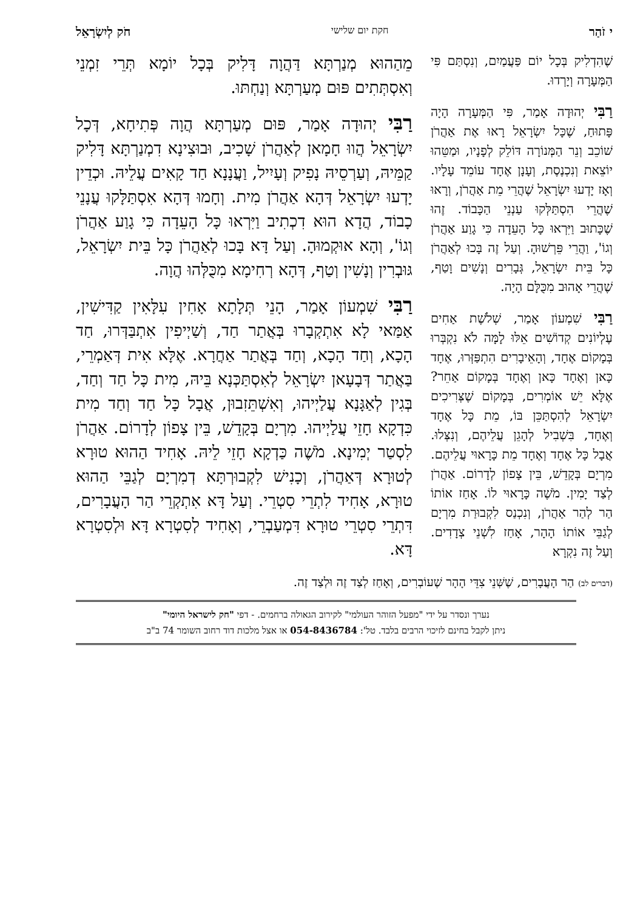י זֹהַר חקת יום שלישי חֹק לְיִשְׂרָאֵל
שֶׁהִדְלִיק בְּכָל יוֹם פַּעֲמַיִם, וְנִסְתַּם פִּי הַמְּעָרָה וְיָרְדוּ.
רַבִּי יְהוּדָה אָמַר, פִּי הַמְּעָרָה הָיָה פָּתוּחַ, שֶׁכָּל יִשְׂרָאֵל רָאוּ אֶת אַהֲרֹן שׁוֹכֵב וְנֵר הַמְּנוֹרָה דּוֹלֵק לְפָנָיו, וּמַטֵּהוּ יוֹצֵאת וְנִכְנֶסֶת, וְעָנָן אֶחָד עוֹמֵד עָלָיו. וְאָז יָדְעוּ יִשְׂרָאֵל שֶׁהֲרֵי מֵת אַהֲרֹן, וְרָאוּ שֶׁהֲרֵי הִסְתַּלְּקוּ עַנְנֵי הַכָּבוֹד. זֶהוּ שֶׁכָּתוּב וַיִּרְאוּ כָּל הָעֵדָה כִּי גָוַע אַהֲרֹן וְגוֹ', וַהֲרֵי פֵּרְשׁוּהָ. וְעַל זֶה בָּכוּ לְאַהֲרֹן כָּל בֵּית יִשְׂרָאֵל, גְּבָרִים וְנָשִׁים וָטַף, שֶׁהֲרֵי אָהוּב מִכֻּלָּם הָיָה.
רַבִּי שִׁמְעוֹן אָמַר, שְׁלֹשֶׁת אַחִים עֶלְיוֹנִים קְדוֹשִׁים אֵלּוּ לָמָּה לֹא נִקְבְּרוּ בְּמָקוֹם אֶחָד, וְהָאֵיבָרִים הִתְפַּזְּרוּ, אֶחָד כָּאן וְאֶחָד כָּאן וְאֶחָד בְּמָקוֹם אַחֵר? אֶלָּא יֵשׁ אוֹמְרִים, בְּמָקוֹם שֶׁצְּרִיכִים יִשְׂרָאֵל לְהִסְתַּכֵּן בּוֹ, מֵת כָּל אֶחָד וְאֶחָד, בִּשְׁבִיל לְהָגֵן עֲלֵיהֶם, וְנִצְּלוּ. אֲבָל כָּל אֶחָד וְאֶחָד מֵת כָּרָאוּי עֲלֵיהֶם. מִרְיָם בְּקָדֵשׁ, בֵּין צָפוֹן לְדָרוֹם. אַהֲרֹן לְצַד יָמִין. מֹשֶׁה כָּרָאוּי לוֹ. אָחַז אוֹתוֹ הַר לְהַר אַהֲרֹן, וְנִכְנַס לִקְבוּרַת מִרְיָם לְגַבֵּי אוֹתוֹ הָהָר, אָחַז לִשְׁנֵי צְדָדִים. וְעַל זֶה נִקְרָא
מֵהַהוּא מְנַרְתָּא דַּהֲוָה דָּלִיק בְּכָל יוֹמָא תְּרֵי זִמְנֵי וְאִסְתְּתִים פּוּם מְעַרְתָּא וְנַחְתּוּ.
רַבִּי יְהוּדָה אָמַר, פּוּם מְעַרְתָּא הֲוָה פְּתִיחָא, דְּכָל יִשְׂרָאֵל הֲווּ חָמָאן לְאַהֲרֹן שָׁכִיב, וּבוּצִינָא דִמְנַרְתָּא דָּלִיק קַמֵּיהּ, וְעַרְסֵיהּ נָפִיק וְעָיִיל, וַעֲנָנָא חַד קָאִים עֲלֵיהּ. וּכְדֵין יָדְעוּ יִשְׂרָאֵל דְּהָא אַהֲרֹן מִית. וְחָמוּ דְּהָא אִסְתַּלָּקוּ עֲנָנֵי כָבוֹד, הֲדָא הוּא דִכְתִיב וַיִּרְאוּ כָּל הָעֵדָה כִּי גָוַע אַהֲרֹן וְגוֹ', וְהָא אוּקְמוּהָ. וְעַל דָּא בָּכוּ לְאַהֲרֹן כָּל בֵּית יִשְׂרָאֵל, גּוּבְרִין וְנָשִׁין וְטַף, דְּהָא רְחִימָא מִכֻּלְּהוּ הֲוָה.
רַבִּי שִׁמְעוֹן אָמַר, הָנֵי תְּלָתָא אָחִין עִלָּאִין קַדִּישִׁין, אַמַּאי לָא אִתְקְבָרוּ בְּאֲתַר חַד, וְשַׁיְיפִין אִתְבַּדְּרוּ, חַד הָכָא, וְחַד הָכָא, וְחַד בְּאֲתַר אַחֲרָא. אֶלָּא אִית דְּאַמְרֵי, בַּאֲתַר דְּבָעָאן יִשְׂרָאֵל לְאִסְתַּכְּנָא בֵּיהּ, מִית כָּל חַד וְחַד, בְּגִין לְאַגָּנָא עֲלַיְיהוּ, וְאִשְׁתֵּזִבוּן, אֲבָל כָּל חַד וְחַד מִית כִּדְקָא חָזֵי עֲלַיְיהוּ. מִרְיָם בְּקָדֵשׁ, בֵּין צָפוֹן לְדָרוֹם. אַהֲרֹן לִסְטַר יְמִינָא. מֹשֶׁה כַּדְקָא חָזֵי לֵיהּ. אָחִיד הַהוּא טוּרָא לְטוּרָא דְּאַהֲרֹן, וְכָנִישׁ לִקְבוּרְתָּא דְמִרְיָם לְגַבֵּי הַהוּא טוּרָא, אָחִיד לִתְרֵי סִטְרֵי. וְעַל דָּא אִתְקְרֵי הַר הָעֲבָרִים, דִּתְרֵי סִטְרֵי טוּרָא דִּמְעַבְרֵי, וְאָחִיד לְסִטְרָא דָּא וּלְסִטְרָא דָּא.
(דברים לב) הַר הָעֲבָרִים, שֶׁשְּׁנֵי צִדֵּי הָהָר שֶׁעוֹבְרִים, וְאָחַז לְצַד זֶה וּלְצַד זֶה.
נערך ונסדר על ידי "מפעל הזוהר העולמי" לקירוב הגאולה ברחמים. - דפי "חק לישראל היומי"
ניתן לקבל בחינם לזיכוי הרבים בלבד. טל': 054-8436784 או אצל מלכות דוד רחוב השומר 74 ב"ב